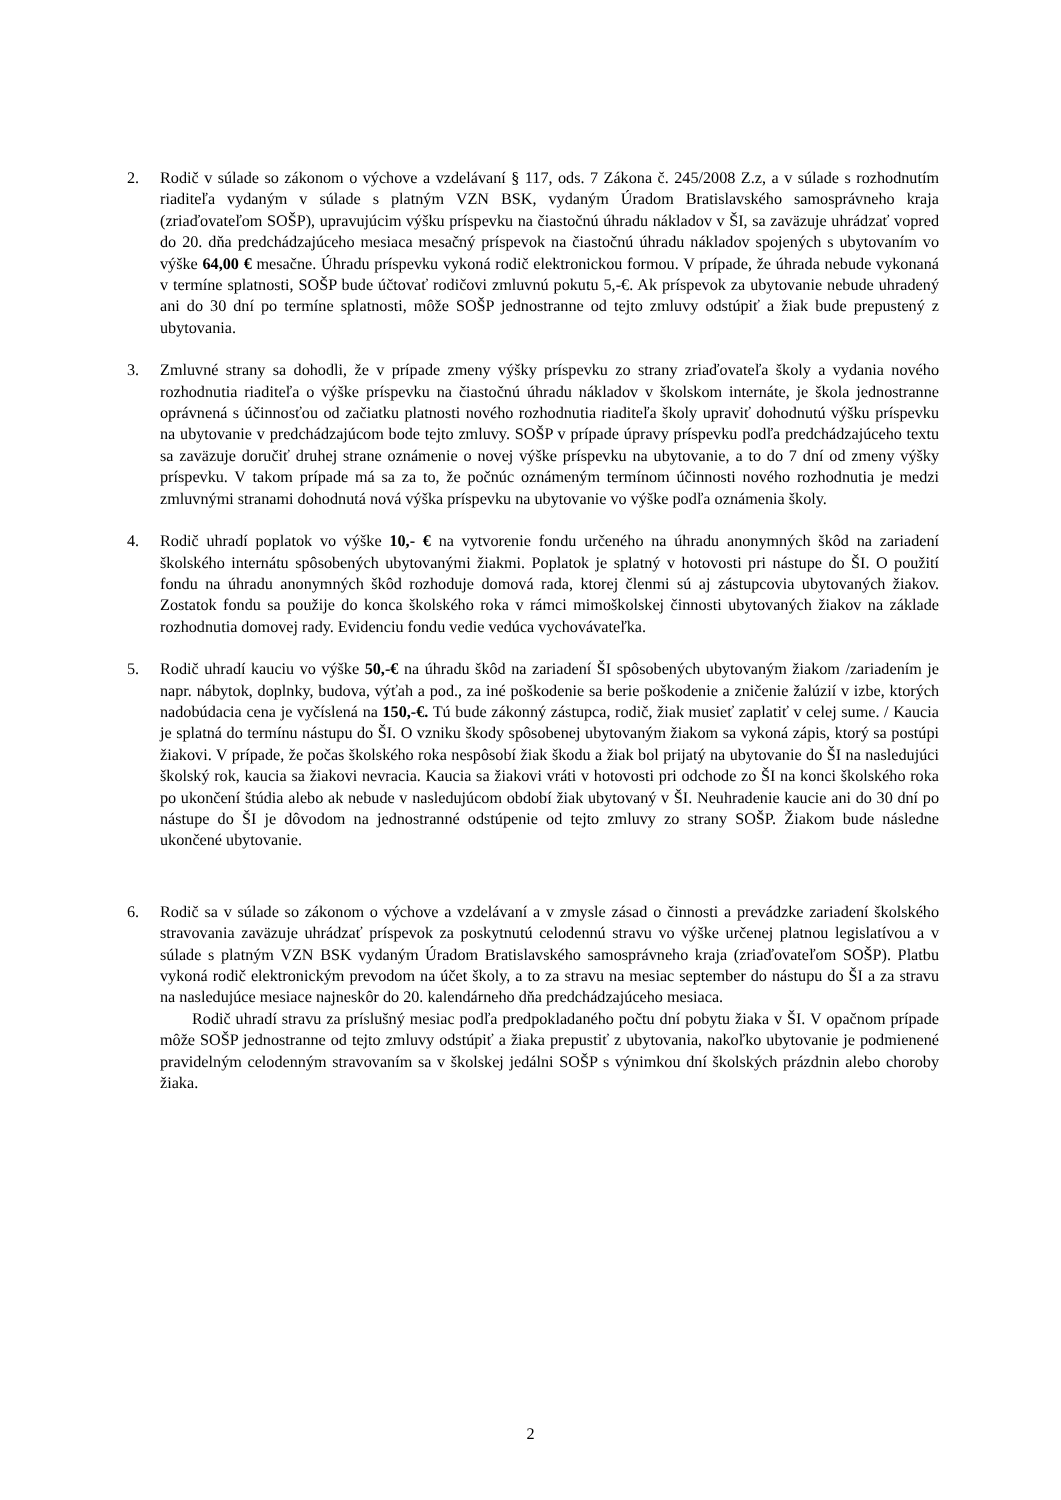2. Rodič v súlade so zákonom o výchove a vzdelávaní § 117, ods. 7 Zákona č. 245/2008 Z.z, a v súlade s rozhodnutím riaditeľa vydaným v súlade s platným VZN BSK, vydaným Úradom Bratislavského samosprávneho kraja (zriaďovateľom SOŠP), upravujúcim výšku príspevku na čiastočnú úhradu nákladov v ŠI, sa zaväzuje uhrádzať vopred do 20. dňa predchádzajúceho mesiaca mesačný príspevok na čiastočnú úhradu nákladov spojených s ubytovaním vo výške 64,00 € mesačne. Úhradu príspevku vykoná rodič elektronickou formou. V prípade, že úhrada nebude vykonaná v termíne splatnosti, SOŠP bude účtovať rodičovi zmluvnú pokutu 5,-€. Ak príspevok za ubytovanie nebude uhradený ani do 30 dní po termíne splatnosti, môže SOŠP jednostranne od tejto zmluvy odstúpiť a žiak bude prepustený z ubytovania.
3. Zmluvné strany sa dohodli, že v prípade zmeny výšky príspevku zo strany zriaďovateľa školy a vydania nového rozhodnutia riaditeľa o výške príspevku na čiastočnú úhradu nákladov v školskom internáte, je škola jednostranne oprávnená s účinnosťou od začiatku platnosti nového rozhodnutia riaditeľa školy upraviť dohodnutú výšku príspevku na ubytovanie v predchádzajúcom bode tejto zmluvy. SOŠP v prípade úpravy príspevku podľa predchádzajúceho textu sa zaväzuje doručiť druhej strane oznámenie o novej výške príspevku na ubytovanie, a to do 7 dní od zmeny výšky príspevku. V takom prípade má sa za to, že počnúc oznámeným termínom účinnosti nového rozhodnutia je medzi zmluvnými stranami dohodnutá nová výška príspevku na ubytovanie vo výške podľa oznámenia školy.
4. Rodič uhradí poplatok vo výške 10,- € na vytvorenie fondu určeného na úhradu anonymných škôd na zariadení školského internátu spôsobených ubytovanými žiakmi. Poplatok je splatný v hotovosti pri nástupe do ŠI. O použití fondu na úhradu anonymných škôd rozhoduje domová rada, ktorej členmi sú aj zástupcovia ubytovaných žiakov. Zostatok fondu sa použije do konca školského roka v rámci mimoškolskej činnosti ubytovaných žiakov na základe rozhodnutia domovej rady. Evidenciu fondu vedie vedúca vychovávateľka.
5. Rodič uhradí kauciu vo výške 50,-€ na úhradu škôd na zariadení ŠI spôsobených ubytovaným žiakom /zariadením je napr. nábytok, doplnky, budova, výťah a pod., za iné poškodenie sa berie poškodenie a zničenie žalúzií v izbe, ktorých nadobúdacia cena je vyčíslená na 150,-€. Tú bude zákonný zástupca, rodič, žiak musieť zaplatiť v celej sume. / Kaucia je splatná do termínu nástupu do ŠI. O vzniku škody spôsobenej ubytovaným žiakom sa vykoná zápis, ktorý sa postúpi žiakovi. V prípade, že počas školského roka nespôsobí žiak škodu a žiak bol prijatý na ubytovanie do ŠI na nasledujúci školský rok, kaucia sa žiakovi nevracia. Kaucia sa žiakovi vráti v hotovosti pri odchode zo ŠI na konci školského roka po ukončení štúdia alebo ak nebude v nasledujúcom období žiak ubytovaný v ŠI. Neuhradenie kaucie ani do 30 dní po nástupe do ŠI je dôvodom na jednostranné odstúpenie od tejto zmluvy zo strany SOŠP. Žiakom bude následne ukončené ubytovanie.
6. Rodič sa v súlade so zákonom o výchove a vzdelávaní a v zmysle zásad o činnosti a prevádzke zariadení školského stravovania zaväzuje uhrádzať príspevok za poskytnutú celodennú stravu vo výške určenej platnou legislatívou a v súlade s platným VZN BSK vydaným Úradom Bratislavského samosprávneho kraja (zriaďovateľom SOŠP). Platbu vykoná rodič elektronickým prevodom na účet školy, a to za stravu na mesiac september do nástupu do ŠI a za stravu na nasledujúce mesiace najneskôr do 20. kalendárneho dňa predchádzajúceho mesiaca.
Rodič uhradí stravu za príslušný mesiac podľa predpokladaného počtu dní pobytu žiaka v ŠI. V opačnom prípade môže SOŠP jednostranne od tejto zmluvy odstúpiť a žiaka prepustiť z ubytovania, nakoľko ubytovanie je podmienené pravidelným celodenným stravovaním sa v školskej jedálni SOŠP s výnimkou dní školských prázdnin alebo choroby žiaka.
2